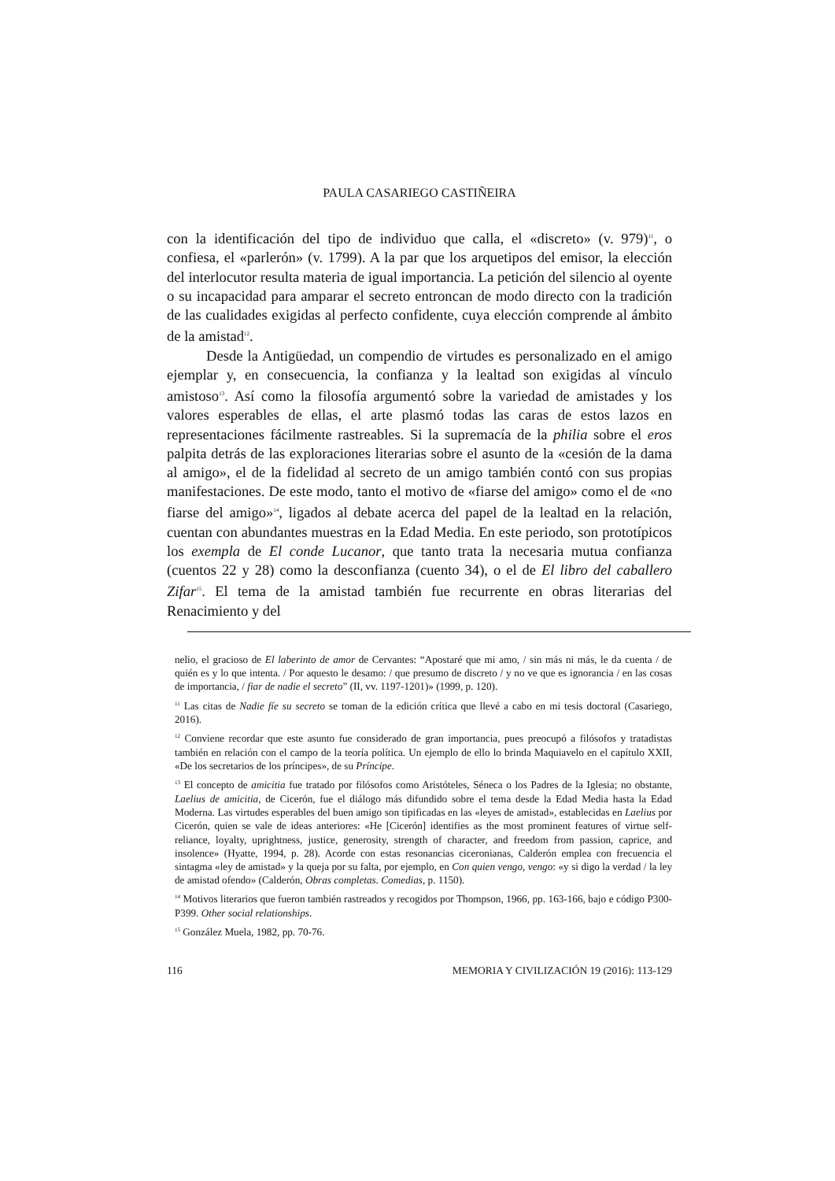PAULA CASARIEGO CASTIÑEIRA
con la identificación del tipo de individuo que calla, el «discreto» (v. 979)<sup>11</sup>, o confiesa, el «parlerón» (v. 1799). A la par que los arquetipos del emisor, la elección del interlocutor resulta materia de igual importancia. La petición del silencio al oyente o su incapacidad para amparar el secreto entroncan de modo directo con la tradición de las cualidades exigidas al perfecto confidente, cuya elección comprende al ámbito de la amistad<sup>12</sup>.
Desde la Antigüedad, un compendio de virtudes es personalizado en el amigo ejemplar y, en consecuencia, la confianza y la lealtad son exigidas al vínculo amistoso<sup>13</sup>. Así como la filosofía argumentó sobre la variedad de amistades y los valores esperables de ellas, el arte plasmó todas las caras de estos lazos en representaciones fácilmente rastreables. Si la supremacía de la philia sobre el eros palpita detrás de las exploraciones literarias sobre el asunto de la «cesión de la dama al amigo», el de la fidelidad al secreto de un amigo también contó con sus propias manifestaciones. De este modo, tanto el motivo de «fiarse del amigo» como el de «no fiarse del amigo»<sup>14</sup>, ligados al debate acerca del papel de la lealtad en la relación, cuentan con abundantes muestras en la Edad Media. En este periodo, son prototípicos los exempla de El conde Lucanor, que tanto trata la necesaria mutua confianza (cuentos 22 y 28) como la desconfianza (cuento 34), o el de El libro del caballero Zifar<sup>15</sup>. El tema de la amistad también fue recurrente en obras literarias del Renacimiento y del
nelio, el gracioso de El laberinto de amor de Cervantes: “Apostaré que mi amo, / sin más ni más, le da cuenta / de quién es y lo que intenta. / Por aquesto le desamo: / que presumo de discreto / y no ve que es ignorancia / en las cosas de importancia, / fiar de nadie el secreto” (II, vv. 1197-1201)» (1999, p. 120).
<sup>11</sup> Las citas de Nadie fíe su secreto se toman de la edición crítica que llevé a cabo en mi tesis doctoral (Casariego, 2016).
<sup>12</sup> Conviene recordar que este asunto fue considerado de gran importancia, pues preocupó a filósofos y tratadistas también en relación con el campo de la teoría política. Un ejemplo de ello lo brinda Maquiavelo en el capítulo XXII, «De los secretarios de los príncipes», de su Príncipe.
<sup>13</sup> El concepto de amicitia fue tratado por filósofos como Aristóteles, Séneca o los Padres de la Iglesia; no obstante, Laelius de amicitia, de Cicerón, fue el diálogo más difundido sobre el tema desde la Edad Media hasta la Edad Moderna. Las virtudes esperables del buen amigo son tipificadas en las «leyes de amistad», establecidas en Laelius por Cicerón, quien se vale de ideas anteriores: «He [Cicerón] identifies as the most prominent features of virtue self-reliance, loyalty, uprightness, justice, generosity, strength of character, and freedom from passion, caprice, and insolence» (Hyatte, 1994, p. 28). Acorde con estas resonancias ciceronianas, Calderón emplea con frecuencia el sintagma «ley de amistad» y la queja por su falta, por ejemplo, en Con quien vengo, vengo: «y si digo la verdad / la ley de amistad ofendo» (Calderón, Obras completas. Comedias, p. 1150).
<sup>14</sup> Motivos literarios que fueron también rastreados y recogidos por Thompson, 1966, pp. 163-166, bajo e código P300-P399. Other social relationships.
<sup>15</sup> González Muela, 1982, pp. 70-76.
116 MEMORIA Y CIVILIZACIÓN 19 (2016): 113-129